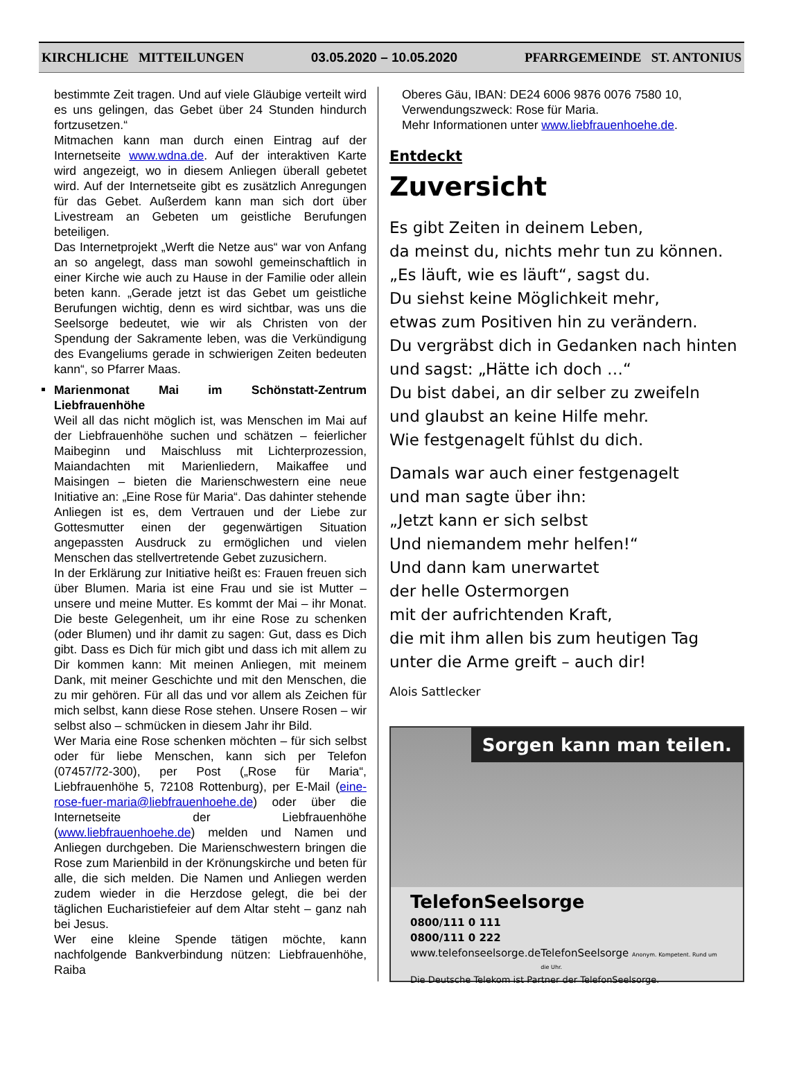KIRCHLICHE MITTEILUNGEN 03.05.2020 – 10.05.2020 PFARRGEMEINDE ST. ANTONIUS
bestimmte Zeit tragen. Und auf viele Gläubige verteilt wird es uns gelingen, das Gebet über 24 Stunden hindurch fortzusetzen.“
Mitmachen kann man durch einen Eintrag auf der Internetseite www.wdna.de. Auf der interaktiven Karte wird angezeigt, wo in diesem Anliegen überall gebetet wird. Auf der Internetseite gibt es zusätzlich Anregungen für das Gebet. Außerdem kann man sich dort über Livestream an Gebeten um geistliche Berufungen beteiligen.
Das Internetprojekt „Werft die Netze aus“ war von Anfang an so angelegt, dass man sowohl gemeinschaftlich in einer Kirche wie auch zu Hause in der Familie oder allein beten kann. „Gerade jetzt ist das Gebet um geistliche Berufungen wichtig, denn es wird sichtbar, was uns die Seelsorge bedeutet, wie wir als Christen von der Spendung der Sakramente leben, was die Verkündigung des Evangeliums gerade in schwierigen Zeiten bedeuten kann“, so Pfarrer Maas.
Marienmonat Mai im Schönstatt-Zentrum Liebfrauenhöhe
Weil all das nicht möglich ist, was Menschen im Mai auf der Liebfrauenhöhe suchen und schätzen – feierlicher Maibeginn und Maischluss mit Lichterprozession, Maiandachten mit Marienliedern, Maikaffee und Maisingen – bieten die Marienschwestern eine neue Initiative an: „Eine Rose für Maria“. Das dahinter stehende Anliegen ist es, dem Vertrauen und der Liebe zur Gottesmutter einen der gegenwärtigen Situation angepassten Ausdruck zu ermöglichen und vielen Menschen das stellvertretende Gebet zuzusichern.
In der Erklärung zur Initiative heißt es: Frauen freuen sich über Blumen. Maria ist eine Frau und sie ist Mutter – unsere und meine Mutter. Es kommt der Mai – ihr Monat. Die beste Gelegenheit, um ihr eine Rose zu schenken (oder Blumen) und ihr damit zu sagen: Gut, dass es Dich gibt. Dass es Dich für mich gibt und dass ich mit allem zu Dir kommen kann: Mit meinen Anliegen, mit meinem Dank, mit meiner Geschichte und mit den Menschen, die zu mir gehören. Für all das und vor allem als Zeichen für mich selbst, kann diese Rose stehen. Unsere Rosen – wir selbst also – schmücken in diesem Jahr ihr Bild.
Wer Maria eine Rose schenken möchten – für sich selbst oder für liebe Menschen, kann sich per Telefon (07457/72-300), per Post („Rose für Maria“, Liebfrauenhöhe 5, 72108 Rottenburg), per E-Mail (eine-rose-fuer-maria@liebfrauenhoehe.de) oder über die Internetseite der Liebfrauenhöhe (www.liebfrauenhoehe.de) melden und Namen und Anliegen durchgeben. Die Marienschwestern bringen die Rose zum Marienbild in der Krönungskirche und beten für alle, die sich melden. Die Namen und Anliegen werden zudem wieder in die Herzdose gelegt, die bei der täglichen Eucharistiefeier auf dem Altar steht – ganz nah bei Jesus.
Wer eine kleine Spende tätigen möchte, kann nachfolgende Bankverbindung nützen: Liebfrauenhöhe, Raiba
Oberes Gäu, IBAN: DE24 6006 9876 0076 7580 10, Verwendungszweck: Rose für Maria.
Mehr Informationen unter www.liebfrauenhoehe.de.
Entdeckt
Zuversicht
Es gibt Zeiten in deinem Leben,
da meinst du, nichts mehr tun zu können.
„Es läuft, wie es läuft“, sagst du.
Du siehst keine Möglichkeit mehr,
etwas zum Positiven hin zu verändern.
Du vergräbst dich in Gedanken nach hinten
und sagst: „Hätte ich doch …“
Du bist dabei, an dir selber zu zweifeln
und glaubst an keine Hilfe mehr.
Wie festgenagelt fühlst du dich.
Damals war auch einer festgenagelt
und man sagte über ihn:
„Jetzt kann er sich selbst
Und niemandem mehr helfen!“
Und dann kam unerwartet
der helle Ostermorgen
mit der aufrichtenden Kraft,
die mit ihm allen bis zum heutigen Tag
unter die Arme greift – auch dir!
Alois Sattlecker
Sorgen kann man teilen.
TelefonSeelsorge
0800/111 0 111
0800/111 0 222
www.telefonseelsorge.de TelefonSeelsorge Anonym. Kompetent. Rund um die Uhr.
Die Deutsche Telekom ist Partner der TelefonSeelsorge.